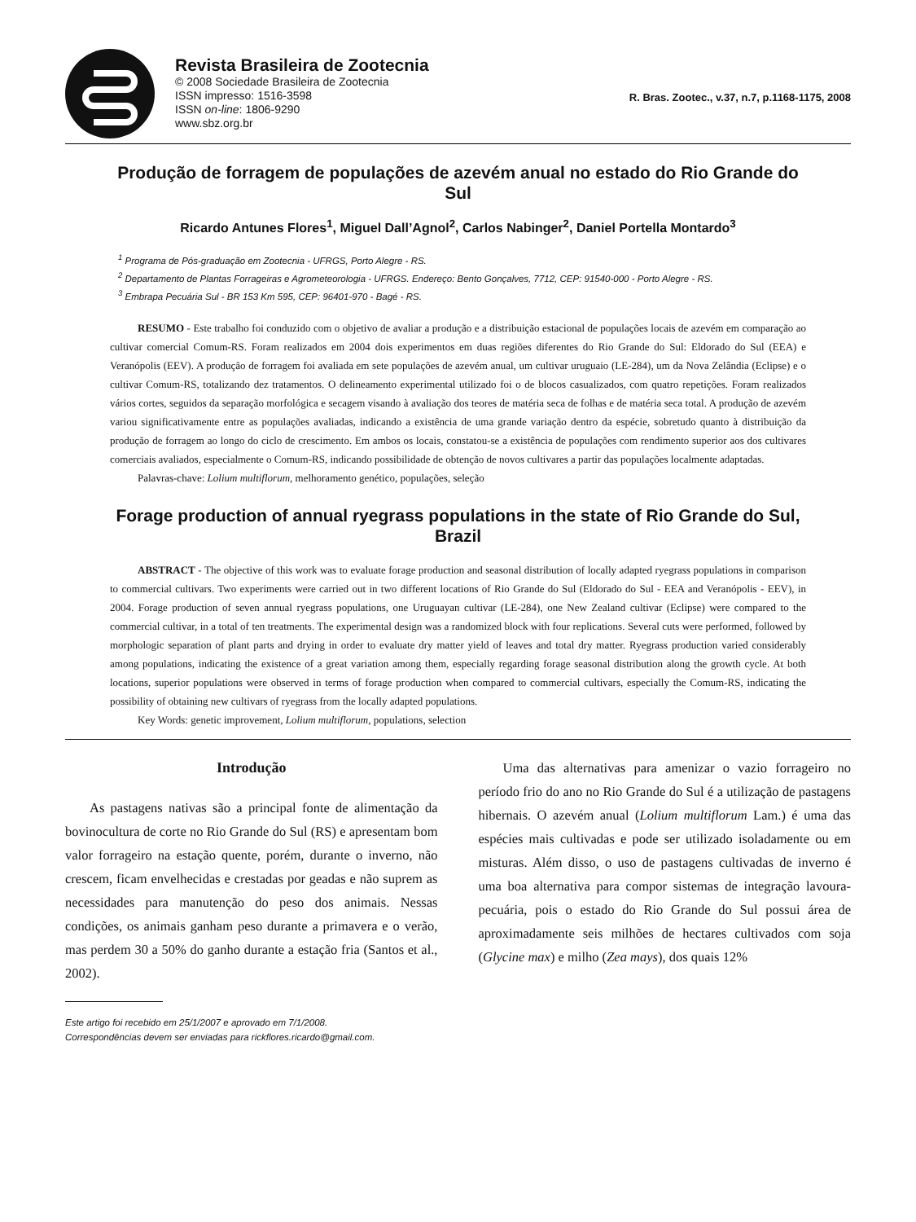Revista Brasileira de Zootecnia
© 2008 Sociedade Brasileira de Zootecnia
ISSN impresso: 1516-3598
ISSN on-line: 1806-9290
www.sbz.org.br
R. Bras. Zootec., v.37, n.7, p.1168-1175, 2008
Produção de forragem de populações de azevém anual no estado do Rio Grande do Sul
Ricardo Antunes Flores<sup>1</sup>, Miguel Dall’Agnol<sup>2</sup>, Carlos Nabinger<sup>2</sup>, Daniel Portella Montardo<sup>3</sup>
<sup>1</sup> Programa de Pós-graduação em Zootecnia - UFRGS, Porto Alegre - RS.
<sup>2</sup> Departamento de Plantas Forrageiras e Agrometeorologia - UFRGS. Endereço: Bento Gonçalves, 7712, CEP: 91540-000 - Porto Alegre - RS.
<sup>3</sup> Embrapa Pecuária Sul - BR 153 Km 595, CEP: 96401-970 - Bagé - RS.
RESUMO - Este trabalho foi conduzido com o objetivo de avaliar a produção e a distribuição estacional de populações locais de azevém em comparação ao cultivar comercial Comum-RS. Foram realizados em 2004 dois experimentos em duas regiões diferentes do Rio Grande do Sul: Eldorado do Sul (EEA) e Veranópolis (EEV). A produção de forragem foi avaliada em sete populações de azevém anual, um cultivar uruguaio (LE-284), um da Nova Zelândia (Eclipse) e o cultivar Comum-RS, totalizando dez tratamentos. O delineamento experimental utilizado foi o de blocos casualizados, com quatro repetições. Foram realizados vários cortes, seguidos da separação morfológica e secagem visando à avaliação dos teores de matéria seca de folhas e de matéria seca total. A produção de azevém variou significativamente entre as populações avaliadas, indicando a existência de uma grande variação dentro da espécie, sobretudo quanto à distribuição da produção de forragem ao longo do ciclo de crescimento. Em ambos os locais, constatou-se a existência de populações com rendimento superior aos dos cultivares comerciais avaliados, especialmente o Comum-RS, indicando possibilidade de obtenção de novos cultivares a partir das populações localmente adaptadas.
Palavras-chave: Lolium multiflorum, melhoramento genético, populações, seleção
Forage production of annual ryegrass populations in the state of Rio Grande do Sul, Brazil
ABSTRACT - The objective of this work was to evaluate forage production and seasonal distribution of locally adapted ryegrass populations in comparison to commercial cultivars. Two experiments were carried out in two different locations of Rio Grande do Sul (Eldorado do Sul - EEA and Veranópolis - EEV), in 2004. Forage production of seven annual ryegrass populations, one Uruguayan cultivar (LE-284), one New Zealand cultivar (Eclipse) were compared to the commercial cultivar, in a total of ten treatments. The experimental design was a randomized block with four replications. Several cuts were performed, followed by morphologic separation of plant parts and drying in order to evaluate dry matter yield of leaves and total dry matter. Ryegrass production varied considerably among populations, indicating the existence of a great variation among them, especially regarding forage seasonal distribution along the growth cycle. At both locations, superior populations were observed in terms of forage production when compared to commercial cultivars, especially the Comum-RS, indicating the possibility of obtaining new cultivars of ryegrass from the locally adapted populations.
Key Words: genetic improvement, Lolium multiflorum, populations, selection
Introdução
As pastagens nativas são a principal fonte de alimentação da bovinocultura de corte no Rio Grande do Sul (RS) e apresentam bom valor forrageiro na estação quente, porém, durante o inverno, não crescem, ficam envelhecidas e crestadas por geadas e não suprem as necessidades para manutenção do peso dos animais. Nessas condições, os animais ganham peso durante a primavera e o verão, mas perdem 30 a 50% do ganho durante a estação fria (Santos et al., 2002).
Este artigo foi recebido em 25/1/2007 e aprovado em 7/1/2008.
Correspondências devem ser enviadas para rickflores.ricardo@gmail.com.
Uma das alternativas para amenizar o vazio forrageiro no período frio do ano no Rio Grande do Sul é a utilização de pastagens hibernais. O azevém anual (Lolium multiflorum Lam.) é uma das espécies mais cultivadas e pode ser utilizado isoladamente ou em misturas. Além disso, o uso de pastagens cultivadas de inverno é uma boa alternativa para compor sistemas de integração lavoura-pecuária, pois o estado do Rio Grande do Sul possui área de aproximadamente seis milhões de hectares cultivados com soja (Glycine max) e milho (Zea mays), dos quais 12%